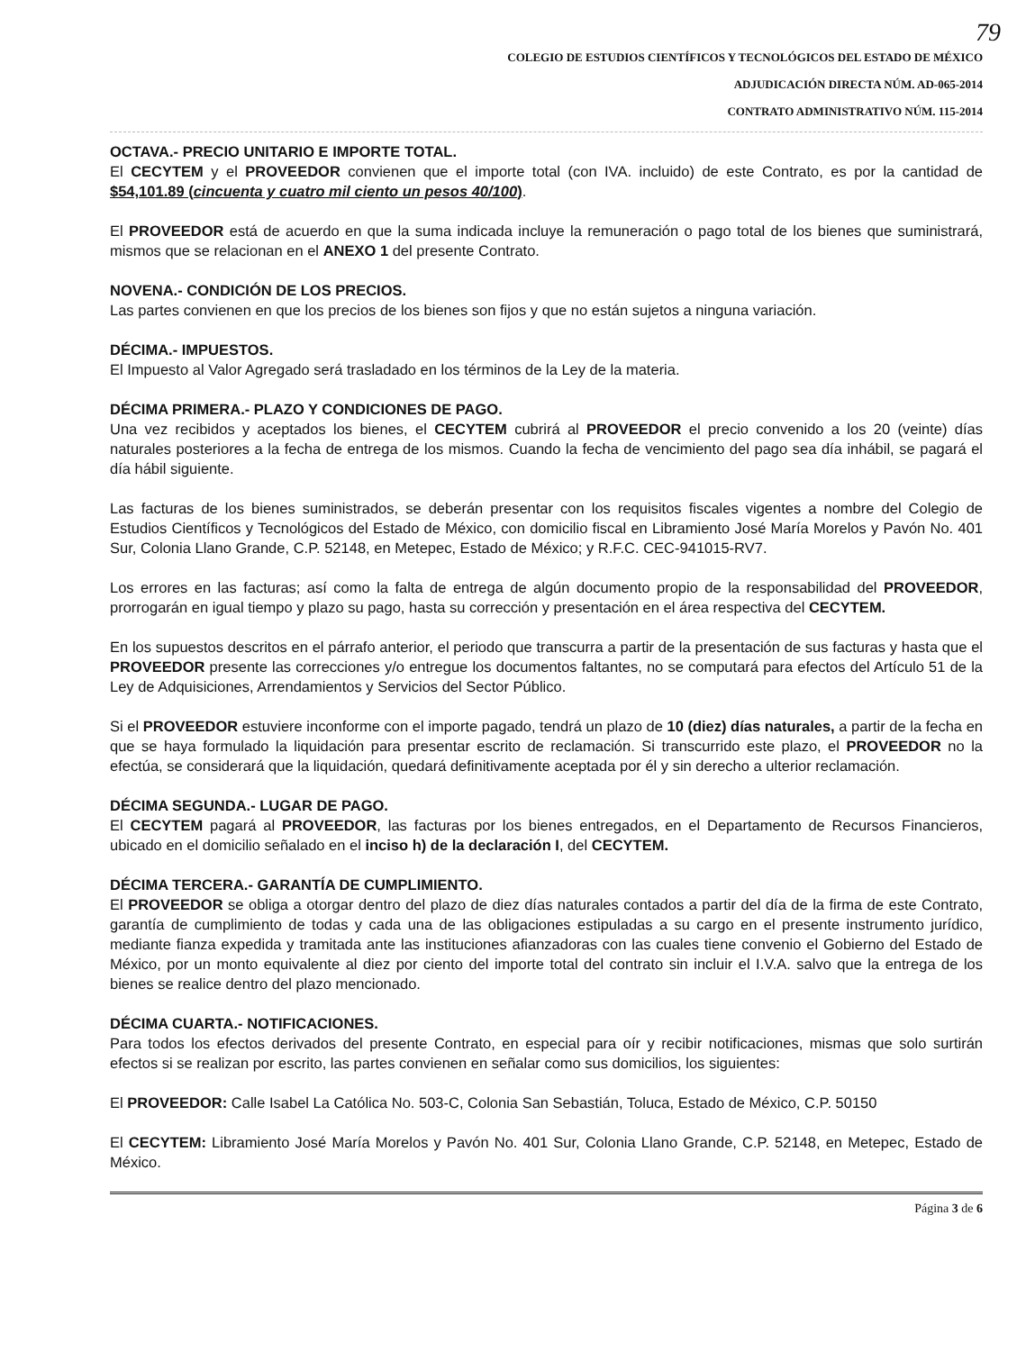79
COLEGIO DE ESTUDIOS CIENTÍFICOS Y TECNOLÓGICOS DEL ESTADO DE MÉXICO
ADJUDICACIÓN DIRECTA NÚM. AD-065-2014
CONTRATO ADMINISTRATIVO NÚM. 115-2014
OCTAVA.- PRECIO UNITARIO E IMPORTE TOTAL.
El CECYTEM y el PROVEEDOR convienen que el importe total (con IVA. incluido) de este Contrato, es por la cantidad de $54,101.89 (cincuenta y cuatro mil ciento un pesos 40/100).
El PROVEEDOR está de acuerdo en que la suma indicada incluye la remuneración o pago total de los bienes que suministrará, mismos que se relacionan en el ANEXO 1 del presente Contrato.
NOVENA.- CONDICIÓN DE LOS PRECIOS.
Las partes convienen en que los precios de los bienes son fijos y que no están sujetos a ninguna variación.
DÉCIMA.- IMPUESTOS.
El Impuesto al Valor Agregado será trasladado en los términos de la Ley de la materia.
DÉCIMA PRIMERA.- PLAZO Y CONDICIONES DE PAGO.
Una vez recibidos y aceptados los bienes, el CECYTEM cubrirá al PROVEEDOR el precio convenido a los 20 (veinte) días naturales posteriores a la fecha de entrega de los mismos. Cuando la fecha de vencimiento del pago sea día inhábil, se pagará el día hábil siguiente.
Las facturas de los bienes suministrados, se deberán presentar con los requisitos fiscales vigentes a nombre del Colegio de Estudios Científicos y Tecnológicos del Estado de México, con domicilio fiscal en Libramiento José María Morelos y Pavón No. 401 Sur, Colonia Llano Grande, C.P. 52148, en Metepec, Estado de México; y R.F.C. CEC-941015-RV7.
Los errores en las facturas; así como la falta de entrega de algún documento propio de la responsabilidad del PROVEEDOR, prorrogarán en igual tiempo y plazo su pago, hasta su corrección y presentación en el área respectiva del CECYTEM.
En los supuestos descritos en el párrafo anterior, el periodo que transcurra a partir de la presentación de sus facturas y hasta que el PROVEEDOR presente las correcciones y/o entregue los documentos faltantes, no se computará para efectos del Artículo 51 de la Ley de Adquisiciones, Arrendamientos y Servicios del Sector Público.
Si el PROVEEDOR estuviere inconforme con el importe pagado, tendrá un plazo de 10 (diez) días naturales, a partir de la fecha en que se haya formulado la liquidación para presentar escrito de reclamación. Si transcurrido este plazo, el PROVEEDOR no la efectúa, se considerará que la liquidación, quedará definitivamente aceptada por él y sin derecho a ulterior reclamación.
DÉCIMA SEGUNDA.- LUGAR DE PAGO.
El CECYTEM pagará al PROVEEDOR, las facturas por los bienes entregados, en el Departamento de Recursos Financieros, ubicado en el domicilio señalado en el inciso h) de la declaración I, del CECYTEM.
DÉCIMA TERCERA.- GARANTÍA DE CUMPLIMIENTO.
El PROVEEDOR se obliga a otorgar dentro del plazo de diez días naturales contados a partir del día de la firma de este Contrato, garantía de cumplimiento de todas y cada una de las obligaciones estipuladas a su cargo en el presente instrumento jurídico, mediante fianza expedida y tramitada ante las instituciones afianzadoras con las cuales tiene convenio el Gobierno del Estado de México, por un monto equivalente al diez por ciento del importe total del contrato sin incluir el I.V.A. salvo que la entrega de los bienes se realice dentro del plazo mencionado.
DÉCIMA CUARTA.- NOTIFICACIONES.
Para todos los efectos derivados del presente Contrato, en especial para oír y recibir notificaciones, mismas que solo surtirán efectos si se realizan por escrito, las partes convienen en señalar como sus domicilios, los siguientes:
El PROVEEDOR: Calle Isabel La Católica No. 503-C, Colonia San Sebastián, Toluca, Estado de México, C.P. 50150
El CECYTEM: Libramiento José María Morelos y Pavón No. 401 Sur, Colonia Llano Grande, C.P. 52148, en Metepec, Estado de México.
Página 3 de 6